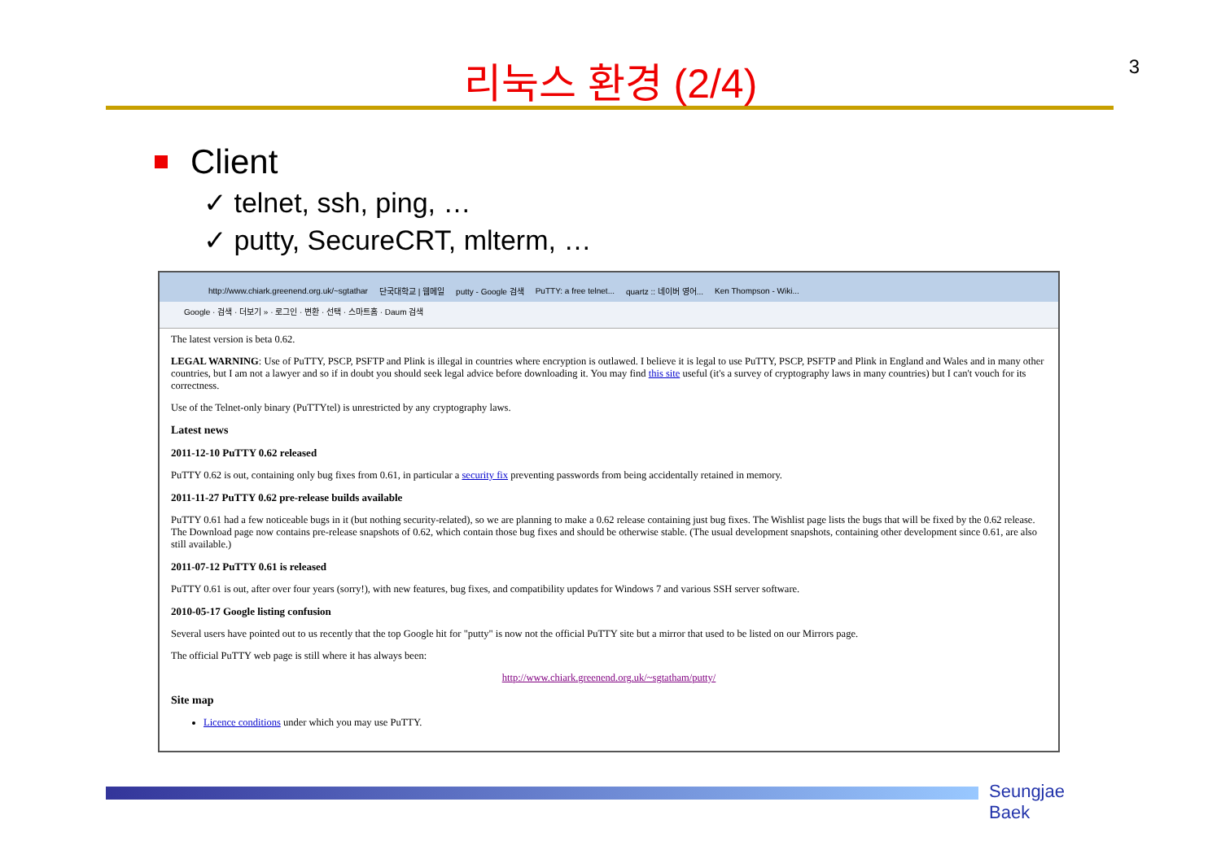3
리눅스 환경 (2/4)
Client
✓ telnet, ssh, ping, …
✓ putty, SecureCRT, mlterm, …
http://www.chiark.greenend.org.uk/~sgtathar 단국대학교 | 웹메일 putty - Google 검색 PuTTY: a free telnet... quartz :: 네이버 영어... Ken Thompson - Wiki...
Google · 검색 · 더보기 » · 로그인 · 변환 · 선택 · 스마트홈 · Daum 검색
The latest version is beta 0.62.
LEGAL WARNING: Use of PuTTY, PSCP, PSFTP and Plink is illegal in countries where encryption is outlawed. I believe it is legal to use PuTTY, PSCP, PSFTP and Plink in England and Wales and in many other countries, but I am not a lawyer and so if in doubt you should seek legal advice before downloading it. You may find this site useful (it's a survey of cryptography laws in many countries) but I can't vouch for its correctness.
Use of the Telnet-only binary (PuTTYtel) is unrestricted by any cryptography laws.
Latest news
2011-12-10 PuTTY 0.62 released
PuTTY 0.62 is out, containing only bug fixes from 0.61, in particular a security fix preventing passwords from being accidentally retained in memory.
2011-11-27 PuTTY 0.62 pre-release builds available
PuTTY 0.61 had a few noticeable bugs in it (but nothing security-related), so we are planning to make a 0.62 release containing just bug fixes. The Wishlist page lists the bugs that will be fixed by the 0.62 release. The Download page now contains pre-release snapshots of 0.62, which contain those bug fixes and should be otherwise stable. (The usual development snapshots, containing other development since 0.61, are also still available.)
2011-07-12 PuTTY 0.61 is released
PuTTY 0.61 is out, after over four years (sorry!), with new features, bug fixes, and compatibility updates for Windows 7 and various SSH server software.
2010-05-17 Google listing confusion
Several users have pointed out to us recently that the top Google hit for "putty" is now not the official PuTTY site but a mirror that used to be listed on our Mirrors page.
The official PuTTY web page is still where it has always been:
http://www.chiark.greenend.org.uk/~sgtatham/putty/
Site map
Licence conditions under which you may use PuTTY.
Seungjae Baek